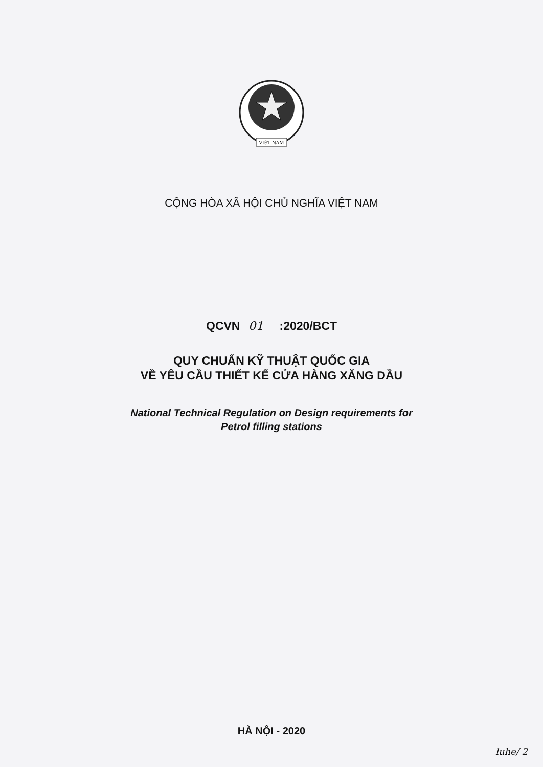VIỆT NAM
CỘNG HÒA XÃ HỘI CHỦ NGHĨA VIỆT NAM
QCVN 01 :2020/BCT
QUY CHUẨN KỸ THUẬT QUỐC GIA
VỀ YÊU CẦU THIẾT KẾ CỬA HÀNG XĂNG DẦU
National Technical Regulation on Design requirements for
Petrol filling stations
HÀ NỘI - 2020
luhe/ 2